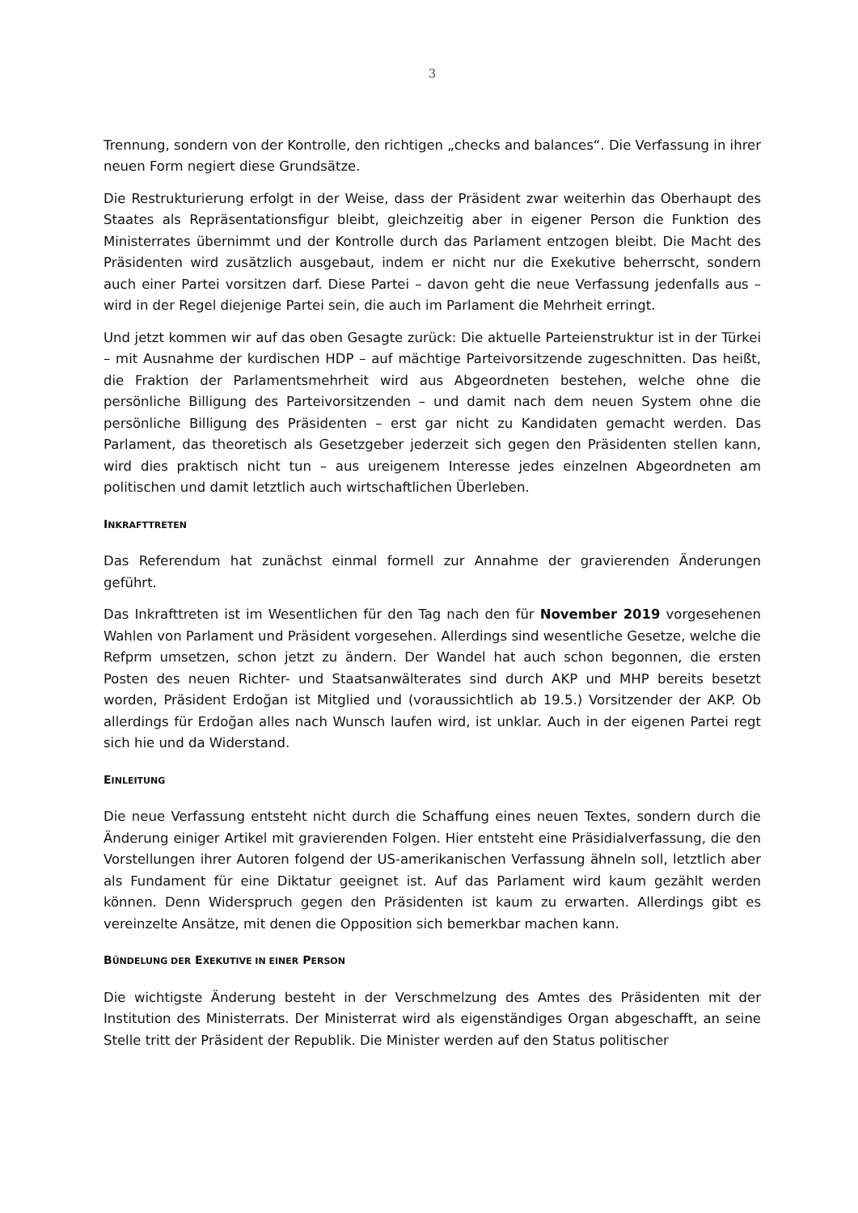3
Trennung, sondern von der Kontrolle, den richtigen „checks and balances“. Die Verfassung in ihrer neuen Form negiert diese Grundsätze.
Die Restrukturierung erfolgt in der Weise, dass der Präsident zwar weiterhin das Oberhaupt des Staates als Repräsentationsfigur bleibt, gleichzeitig aber in eigener Person die Funktion des Ministerrates übernimmt und der Kontrolle durch das Parlament entzogen bleibt. Die Macht des Präsidenten wird zusätzlich ausgebaut, indem er nicht nur die Exekutive beherrscht, sondern auch einer Partei vorsitzen darf. Diese Partei – davon geht die neue Verfassung jedenfalls aus – wird in der Regel diejenige Partei sein, die auch im Parlament die Mehrheit erringt.
Und jetzt kommen wir auf das oben Gesagte zurück: Die aktuelle Parteienstruktur ist in der Türkei – mit Ausnahme der kurdischen HDP – auf mächtige Parteivorsitzende zugeschnitten. Das heißt, die Fraktion der Parlamentsmehrheit wird aus Abgeordneten bestehen, welche ohne die persönliche Billigung des Parteivorsitzenden – und damit nach dem neuen System ohne die persönliche Billigung des Präsidenten – erst gar nicht zu Kandidaten gemacht werden. Das Parlament, das theoretisch als Gesetzgeber jederzeit sich gegen den Präsidenten stellen kann, wird dies praktisch nicht tun – aus ureigenem Interesse jedes einzelnen Abgeordneten am politischen und damit letztlich auch wirtschaftlichen Überleben.
INKRAFTTRETEN
Das Referendum hat zunächst einmal formell zur Annahme der gravierenden Änderungen geführt.
Das Inkrafttreten ist im Wesentlichen für den Tag nach den für November 2019 vorgesehenen Wahlen von Parlament und Präsident vorgesehen. Allerdings sind wesentliche Gesetze, welche die Refprm umsetzen, schon jetzt zu ändern. Der Wandel hat auch schon begonnen, die ersten Posten des neuen Richter- und Staatsanwälterates sind durch AKP und MHP bereits besetzt worden, Präsident Erdoğan ist Mitglied und (voraussichtlich ab 19.5.) Vorsitzender der AKP. Ob allerdings für Erdoğan alles nach Wunsch laufen wird, ist unklar. Auch in der eigenen Partei regt sich hie und da Widerstand.
EINLEITUNG
Die neue Verfassung entsteht nicht durch die Schaffung eines neuen Textes, sondern durch die Änderung einiger Artikel mit gravierenden Folgen. Hier entsteht eine Präsidialverfassung, die den Vorstellungen ihrer Autoren folgend der US-amerikanischen Verfassung ähneln soll, letztlich aber als Fundament für eine Diktatur geeignet ist. Auf das Parlament wird kaum gezählt werden können. Denn Widerspruch gegen den Präsidenten ist kaum zu erwarten. Allerdings gibt es vereinzelte Ansätze, mit denen die Opposition sich bemerkbar machen kann.
BÜNDELUNG DER EXEKUTIVE IN EINER PERSON
Die wichtigste Änderung besteht in der Verschmelzung des Amtes des Präsidenten mit der Institution des Ministerrats. Der Ministerrat wird als eigenständiges Organ abgeschafft, an seine Stelle tritt der Präsident der Republik. Die Minister werden auf den Status politischer